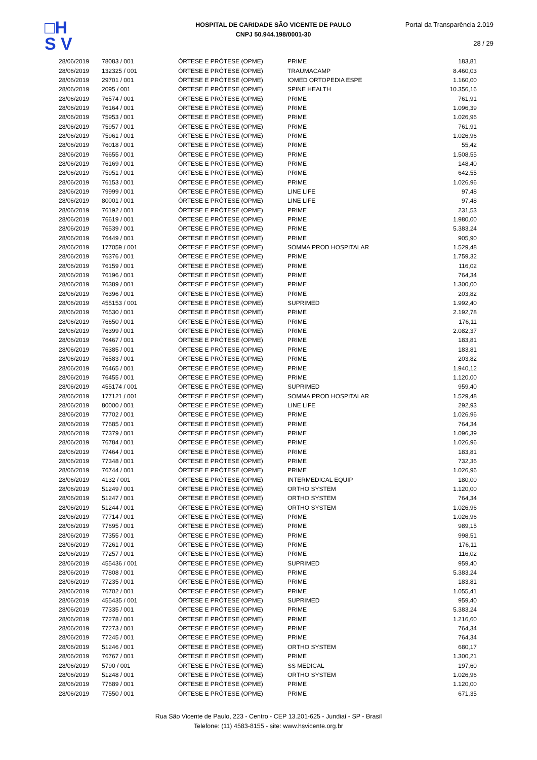□H
S V
HOSPITAL DE CARIDADE SÃO VICENTE DE PAULO
CNPJ 50.944.198/0001-30
Portal da Transparência 2.019
28 / 29
| 28/06/2019 | 78083 / 001 | ÓRTESE E PRÓTESE (OPME) | PRIME | 183,81 |
| 28/06/2019 | 132325 / 001 | ÓRTESE E PRÓTESE (OPME) | TRAUMACAMP | 8.460,03 |
| 28/06/2019 | 29701 / 001 | ÓRTESE E PRÓTESE (OPME) | IOMED ORTOPEDIA ESPE | 1.160,00 |
| 28/06/2019 | 2095 / 001 | ÓRTESE E PRÓTESE (OPME) | SPINE HEALTH | 10.356,16 |
| 28/06/2019 | 76574 / 001 | ÓRTESE E PRÓTESE (OPME) | PRIME | 761,91 |
| 28/06/2019 | 76164 / 001 | ÓRTESE E PRÓTESE (OPME) | PRIME | 1.096,39 |
| 28/06/2019 | 75953 / 001 | ÓRTESE E PRÓTESE (OPME) | PRIME | 1.026,96 |
| 28/06/2019 | 75957 / 001 | ÓRTESE E PRÓTESE (OPME) | PRIME | 761,91 |
| 28/06/2019 | 75961 / 001 | ÓRTESE E PRÓTESE (OPME) | PRIME | 1.026,96 |
| 28/06/2019 | 76018 / 001 | ÓRTESE E PRÓTESE (OPME) | PRIME | 55,42 |
| 28/06/2019 | 76655 / 001 | ÓRTESE E PRÓTESE (OPME) | PRIME | 1.508,55 |
| 28/06/2019 | 76169 / 001 | ÓRTESE E PRÓTESE (OPME) | PRIME | 148,40 |
| 28/06/2019 | 75951 / 001 | ÓRTESE E PRÓTESE (OPME) | PRIME | 642,55 |
| 28/06/2019 | 76153 / 001 | ÓRTESE E PRÓTESE (OPME) | PRIME | 1.026,96 |
| 28/06/2019 | 79999 / 001 | ÓRTESE E PRÓTESE (OPME) | LINE LIFE | 97,48 |
| 28/06/2019 | 80001 / 001 | ÓRTESE E PRÓTESE (OPME) | LINE LIFE | 97,48 |
| 28/06/2019 | 76192 / 001 | ÓRTESE E PRÓTESE (OPME) | PRIME | 231,53 |
| 28/06/2019 | 76619 / 001 | ÓRTESE E PRÓTESE (OPME) | PRIME | 1.980,00 |
| 28/06/2019 | 76539 / 001 | ÓRTESE E PRÓTESE (OPME) | PRIME | 5.383,24 |
| 28/06/2019 | 76449 / 001 | ÓRTESE E PRÓTESE (OPME) | PRIME | 905,90 |
| 28/06/2019 | 177059 / 001 | ÓRTESE E PRÓTESE (OPME) | SOMMA PROD HOSPITALAR | 1.529,48 |
| 28/06/2019 | 76376 / 001 | ÓRTESE E PRÓTESE (OPME) | PRIME | 1.759,32 |
| 28/06/2019 | 76159 / 001 | ÓRTESE E PRÓTESE (OPME) | PRIME | 116,02 |
| 28/06/2019 | 76196 / 001 | ÓRTESE E PRÓTESE (OPME) | PRIME | 764,34 |
| 28/06/2019 | 76389 / 001 | ÓRTESE E PRÓTESE (OPME) | PRIME | 1.300,00 |
| 28/06/2019 | 76396 / 001 | ÓRTESE E PRÓTESE (OPME) | PRIME | 203,82 |
| 28/06/2019 | 455153 / 001 | ÓRTESE E PRÓTESE (OPME) | SUPRIMED | 1.992,40 |
| 28/06/2019 | 76530 / 001 | ÓRTESE E PRÓTESE (OPME) | PRIME | 2.192,78 |
| 28/06/2019 | 76650 / 001 | ÓRTESE E PRÓTESE (OPME) | PRIME | 176,11 |
| 28/06/2019 | 76399 / 001 | ÓRTESE E PRÓTESE (OPME) | PRIME | 2.082,37 |
| 28/06/2019 | 76467 / 001 | ÓRTESE E PRÓTESE (OPME) | PRIME | 183,81 |
| 28/06/2019 | 76385 / 001 | ÓRTESE E PRÓTESE (OPME) | PRIME | 183,81 |
| 28/06/2019 | 76583 / 001 | ÓRTESE E PRÓTESE (OPME) | PRIME | 203,82 |
| 28/06/2019 | 76465 / 001 | ÓRTESE E PRÓTESE (OPME) | PRIME | 1.940,12 |
| 28/06/2019 | 76455 / 001 | ÓRTESE E PRÓTESE (OPME) | PRIME | 1.120,00 |
| 28/06/2019 | 455174 / 001 | ÓRTESE E PRÓTESE (OPME) | SUPRIMED | 959,40 |
| 28/06/2019 | 177121 / 001 | ÓRTESE E PRÓTESE (OPME) | SOMMA PROD HOSPITALAR | 1.529,48 |
| 28/06/2019 | 80000 / 001 | ÓRTESE E PRÓTESE (OPME) | LINE LIFE | 292,93 |
| 28/06/2019 | 77702 / 001 | ÓRTESE E PRÓTESE (OPME) | PRIME | 1.026,96 |
| 28/06/2019 | 77685 / 001 | ÓRTESE E PRÓTESE (OPME) | PRIME | 764,34 |
| 28/06/2019 | 77379 / 001 | ÓRTESE E PRÓTESE (OPME) | PRIME | 1.096,39 |
| 28/06/2019 | 76784 / 001 | ÓRTESE E PRÓTESE (OPME) | PRIME | 1.026,96 |
| 28/06/2019 | 77464 / 001 | ÓRTESE E PRÓTESE (OPME) | PRIME | 183,81 |
| 28/06/2019 | 77348 / 001 | ÓRTESE E PRÓTESE (OPME) | PRIME | 732,36 |
| 28/06/2019 | 76744 / 001 | ÓRTESE E PRÓTESE (OPME) | PRIME | 1.026,96 |
| 28/06/2019 | 4132 / 001 | ÓRTESE E PRÓTESE (OPME) | INTERMEDICAL EQUIP | 180,00 |
| 28/06/2019 | 51249 / 001 | ÓRTESE E PRÓTESE (OPME) | ORTHO SYSTEM | 1.120,00 |
| 28/06/2019 | 51247 / 001 | ÓRTESE E PRÓTESE (OPME) | ORTHO SYSTEM | 764,34 |
| 28/06/2019 | 51244 / 001 | ÓRTESE E PRÓTESE (OPME) | ORTHO SYSTEM | 1.026,96 |
| 28/06/2019 | 77714 / 001 | ÓRTESE E PRÓTESE (OPME) | PRIME | 1.026,96 |
| 28/06/2019 | 77695 / 001 | ÓRTESE E PRÓTESE (OPME) | PRIME | 989,15 |
| 28/06/2019 | 77355 / 001 | ÓRTESE E PRÓTESE (OPME) | PRIME | 998,51 |
| 28/06/2019 | 77261 / 001 | ÓRTESE E PRÓTESE (OPME) | PRIME | 176,11 |
| 28/06/2019 | 77257 / 001 | ÓRTESE E PRÓTESE (OPME) | PRIME | 116,02 |
| 28/06/2019 | 455436 / 001 | ÓRTESE E PRÓTESE (OPME) | SUPRIMED | 959,40 |
| 28/06/2019 | 77808 / 001 | ÓRTESE E PRÓTESE (OPME) | PRIME | 5.383,24 |
| 28/06/2019 | 77235 / 001 | ÓRTESE E PRÓTESE (OPME) | PRIME | 183,81 |
| 28/06/2019 | 76702 / 001 | ÓRTESE E PRÓTESE (OPME) | PRIME | 1.055,41 |
| 28/06/2019 | 455435 / 001 | ÓRTESE E PRÓTESE (OPME) | SUPRIMED | 959,40 |
| 28/06/2019 | 77335 / 001 | ÓRTESE E PRÓTESE (OPME) | PRIME | 5.383,24 |
| 28/06/2019 | 77278 / 001 | ÓRTESE E PRÓTESE (OPME) | PRIME | 1.216,60 |
| 28/06/2019 | 77273 / 001 | ÓRTESE E PRÓTESE (OPME) | PRIME | 764,34 |
| 28/06/2019 | 77245 / 001 | ÓRTESE E PRÓTESE (OPME) | PRIME | 764,34 |
| 28/06/2019 | 51246 / 001 | ÓRTESE E PRÓTESE (OPME) | ORTHO SYSTEM | 680,17 |
| 28/06/2019 | 76767 / 001 | ÓRTESE E PRÓTESE (OPME) | PRIME | 1.300,21 |
| 28/06/2019 | 5790 / 001 | ÓRTESE E PRÓTESE (OPME) | SS MEDICAL | 197,60 |
| 28/06/2019 | 51248 / 001 | ÓRTESE E PRÓTESE (OPME) | ORTHO SYSTEM | 1.026,96 |
| 28/06/2019 | 77689 / 001 | ÓRTESE E PRÓTESE (OPME) | PRIME | 1.120,00 |
| 28/06/2019 | 77550 / 001 | ÓRTESE E PRÓTESE (OPME) | PRIME | 671,35 |
Rua São Vicente de Paulo, 223 - Centro - CEP 13.201-625 - Jundiaí - SP - Brasil
Telefone: (11) 4583-8155 - site: www.hsvicente.org.br